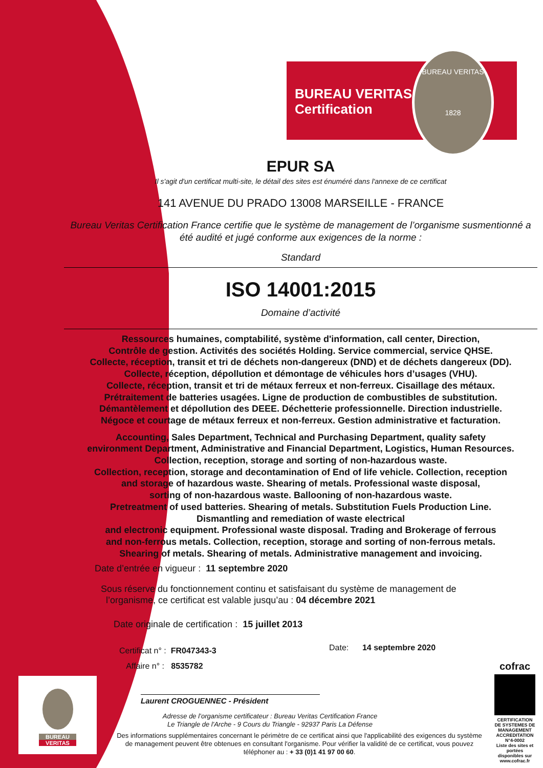BUREAU VERITAS
Certification
BUREAU VERITAS
1828
EPUR SA
Il s'agit d'un certificat multi-site, le détail des sites est énuméré dans l'annexe de ce certificat
141 AVENUE DU PRADO 13008 MARSEILLE - FRANCE
Bureau Veritas Certification France certifie que le système de management de l’organisme susmentionné a été audité et jugé conforme aux exigences de la norme :
Standard
ISO 14001:2015
Domaine d’activité
Ressources humaines, comptabilité, système d'information, call center, Direction,
Contrôle de gestion. Activités des sociétés Holding. Service commercial, service QHSE.
Collecte, réception, transit et tri de déchets non-dangereux (DND) et de déchets dangereux (DD).
Collecte, réception, dépollution et démontage de véhicules hors d’usages (VHU).
Collecte, réception, transit et tri de métaux ferreux et non-ferreux. Cisaillage des métaux.
Prétraitement de batteries usagées. Ligne de production de combustibles de substitution.
Démantèlement et dépollution des DEEE. Déchetterie professionnelle. Direction industrielle.
Négoce et courtage de métaux ferreux et non-ferreux. Gestion administrative et facturation.
Accounting, Sales Department, Technical and Purchasing Department, quality safety
environment Department, Administrative and Financial Department, Logistics, Human Resources.
Collection, reception, storage and sorting of non-hazardous waste.
Collection, reception, storage and decontamination of End of life vehicle. Collection, reception
and storage of hazardous waste. Shearing of metals. Professional waste disposal,
sorting of non-hazardous waste. Ballooning of non-hazardous waste.
Pretreatment of used batteries. Shearing of metals. Substitution Fuels Production Line.
Dismantling and remediation of waste electrical
and electronic equipment. Professional waste disposal. Trading and Brokerage of ferrous
and non-ferrous metals. Collection, reception, storage and sorting of non-ferrous metals.
Shearing of metals. Shearing of metals. Administrative management and invoicing.
Date d’entrée en vigueur : 11 septembre 2020
Sous réserve du fonctionnement continu et satisfaisant du système de management de
l’organisme, ce certificat est valable jusqu’au : 04 décembre 2021
Date originale de certification : 15 juillet 2013
Certificat n° : FR047343-3
Affaire n° : 8535782
Date: 14 septembre 2020
Laurent CROGUENNEC - Président
Adresse de l’organisme certificateur : Bureau Veritas Certification France
Le Triangle de l'Arche - 9 Cours du Triangle - 92937 Paris La Défense
Des informations supplémentaires concernant le périmètre de ce certificat ainsi que l'applicabilité des exigences du système de management peuvent être obtenues en consultant l'organisme. Pour vérifier la validité de ce certificat, vous pouvez téléphoner au : + 33 (0)1 41 97 00 60.
BUREAU
VERITAS
cofrac
CERTIFICATION DE SYSTEMES DE MANAGEMENT
ACCREDITATION N°4-0002
Liste des sites et portées disponibles sur www.cofrac.fr